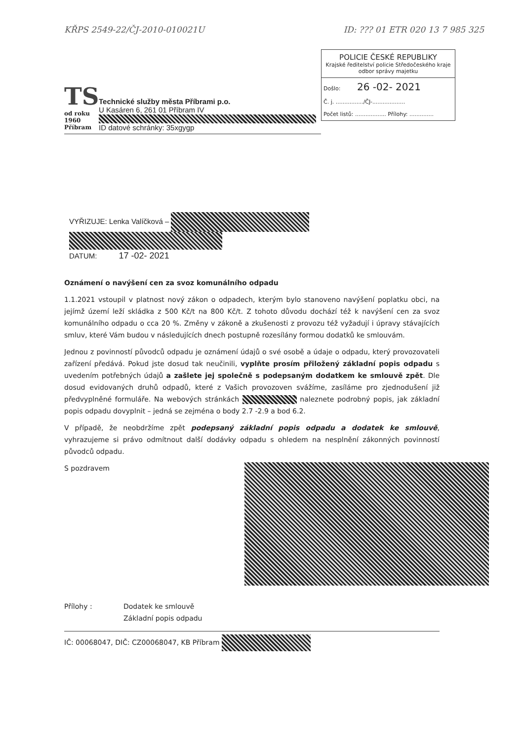KŘPS 2549-22/ČJ-2010-010021U ID: ??? 01 ETR 020 13 7 985 325
POLICIE ČESKÉ REPUBLIKY
Krajské ředitelství policie Středočeského kraje
odbor správy majetku
Došlo: 26 -02- 2021
Č. j. ................/ČJ-...................
Počet listů: .................. Přílohy: ..............
TS
od roku 1960 Příbram
Technické služby města Příbrami p.o.
U Kasáren 6, 261 01 Příbram IV
ID datové schránky: 35xgygp
VYŘIZUJE: Lenka Valíčková –
DATUM: 17 -02- 2021
Oznámení o navýšení cen za svoz komunálního odpadu
1.1.2021 vstoupil v platnost nový zákon o odpadech, kterým bylo stanoveno navýšení poplatku obci, na jejímž území leží skládka z 500 Kč/t na 800 Kč/t. Z tohoto důvodu dochází též k navýšení cen za svoz komunálního odpadu o cca 20 %. Změny v zákoně a zkušenosti z provozu též vyžadují i úpravy stávajících smluv, které Vám budou v následujících dnech postupně rozesílány formou dodatků ke smlouvám.
Jednou z povinností původců odpadu je oznámení údajů o své osobě a údaje o odpadu, který provozovateli zařízení předává. Pokud jste dosud tak neučinili, vyplňte prosím přiložený základní popis odpadu s uvedením potřebných údajů a zašlete jej společně s podepsaným dodatkem ke smlouvě zpět. Dle dosud evidovaných druhů odpadů, které z Vašich provozoven svážíme, zasíláme pro zjednodušení již předvyplněné formuláře. Na webových stránkách naleznete podrobný popis, jak základní popis odpadu dovyplnit – jedná se zejména o body 2.7 -2.9 a bod 6.2.
V případě, že neobdržíme zpět podepsaný základní popis odpadu a dodatek ke smlouvě, vyhrazujeme si právo odmítnout další dodávky odpadu s ohledem na nesplnění zákonných povinností původců odpadu.
S pozdravem
Přílohy : Dodatek ke smlouvě
Základní popis odpadu
IČ: 00068047, DIČ: CZ00068047, KB Příbram